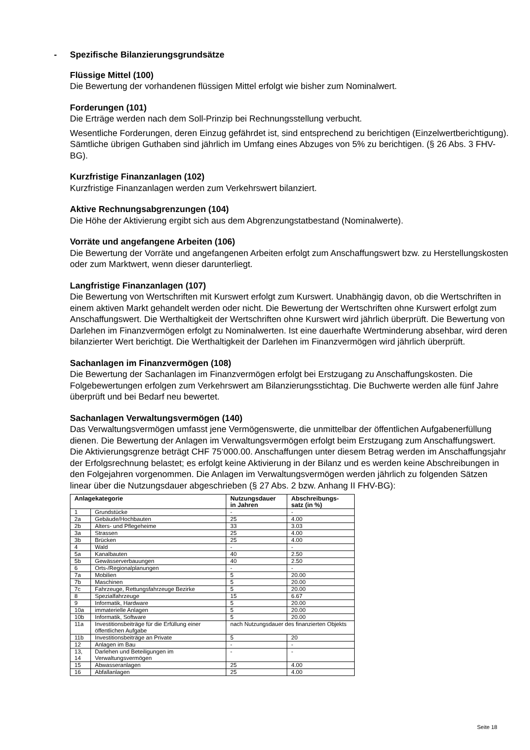-
Spezifische Bilanzierungsgrundsätze
Flüssige Mittel (100)
Die Bewertung der vorhandenen flüssigen Mittel erfolgt wie bisher zum Nominalwert.
Forderungen (101)
Die Erträge werden nach dem Soll-Prinzip bei Rechnungsstellung verbucht.
Wesentliche Forderungen, deren Einzug gefährdet ist, sind entsprechend zu berichtigen (Einzelwertberichtigung). Sämtliche übrigen Guthaben sind jährlich im Umfang eines Abzuges von 5% zu berichtigen. (§ 26 Abs. 3 FHV-BG).
Kurzfristige Finanzanlagen (102)
Kurzfristige Finanzanlagen werden zum Verkehrswert bilanziert.
Aktive Rechnungsabgrenzungen (104)
Die Höhe der Aktivierung ergibt sich aus dem Abgrenzungstatbestand (Nominalwerte).
Vorräte und angefangene Arbeiten (106)
Die Bewertung der Vorräte und angefangenen Arbeiten erfolgt zum Anschaffungswert bzw. zu Herstellungskosten oder zum Marktwert, wenn dieser darunterliegt.
Langfristige Finanzanlagen (107)
Die Bewertung von Wertschriften mit Kurswert erfolgt zum Kurswert. Unabhängig davon, ob die Wertschriften in einem aktiven Markt gehandelt werden oder nicht. Die Bewertung der Wertschriften ohne Kurswert erfolgt zum Anschaffungswert. Die Werthaltigkeit der Wertschriften ohne Kurswert wird jährlich überprüft. Die Bewertung von Darlehen im Finanzvermögen erfolgt zu Nominalwerten. Ist eine dauerhafte Wertminderung absehbar, wird deren bilanzierter Wert berichtigt. Die Werthaltigkeit der Darlehen im Finanzvermögen wird jährlich überprüft.
Sachanlagen im Finanzvermögen (108)
Die Bewertung der Sachanlagen im Finanzvermögen erfolgt bei Erstzugang zu Anschaffungskosten. Die Folgebewertungen erfolgen zum Verkehrswert am Bilanzierungsstichtag. Die Buchwerte werden alle fünf Jahre überprüft und bei Bedarf neu bewertet.
Sachanlagen Verwaltungsvermögen (140)
Das Verwaltungsvermögen umfasst jene Vermögenswerte, die unmittelbar der öffentlichen Aufgabenerfüllung dienen. Die Bewertung der Anlagen im Verwaltungsvermögen erfolgt beim Erstzugang zum Anschaffungswert. Die Aktivierungsgrenze beträgt CHF 75‘000.00. Anschaffungen unter diesem Betrag werden im Anschaffungsjahr der Erfolgsrechnung belastet; es erfolgt keine Aktivierung in der Bilanz und es werden keine Abschreibungen in den Folgejahren vorgenommen. Die Anlagen im Verwaltungsvermögen werden jährlich zu folgenden Sätzen linear über die Nutzungsdauer abgeschrieben (§ 27 Abs. 2 bzw. Anhang II FHV-BG):
| Anlagekategorie | | Nutzungsdauer in Jahren | Abschreibungs-satz (in %) |
| --- | --- | --- | --- |
| 1 | Grundstücke | - | - |
| 2a | Gebäude/Hochbauten | 25 | 4.00 |
| 2b | Alters- und Pflegeheime | 33 | 3.03 |
| 3a | Strassen | 25 | 4.00 |
| 3b | Brücken | 25 | 4.00 |
| 4 | Wald | - | - |
| 5a | Kanalbauten | 40 | 2.50 |
| 5b | Gewässerverbauungen | 40 | 2.50 |
| 6 | Orts-/Regionalplanungen | - | - |
| 7a | Mobilien | 5 | 20.00 |
| 7b | Maschinen | 5 | 20.00 |
| 7c | Fahrzeuge, Rettungsfahrzeuge Bezirke | 5 | 20.00 |
| 8 | Spezialfahrzeuge | 15 | 6.67 |
| 9 | Informatik, Hardware | 5 | 20.00 |
| 10a | immaterielle Anlagen | 5 | 20.00 |
| 10b | Informatik, Software | 5 | 20.00 |
| 11a | Investitionsbeiträge für die Erfüllung einer öffentlichen Aufgabe | nach Nutzungsdauer des finanzierten Objekts | |
| 11b | Investitionsbeiträge an Private | 5 | 20 |
| 12 | Anlagen im Bau | - | - |
| 13, 14 | Darlehen und Beteiligungen im Verwaltungsvermögen | - | - |
| 15 | Abwasseranlagen | 25 | 4.00 |
| 16 | Abfallanlagen | 25 | 4.00 |
Seite 18